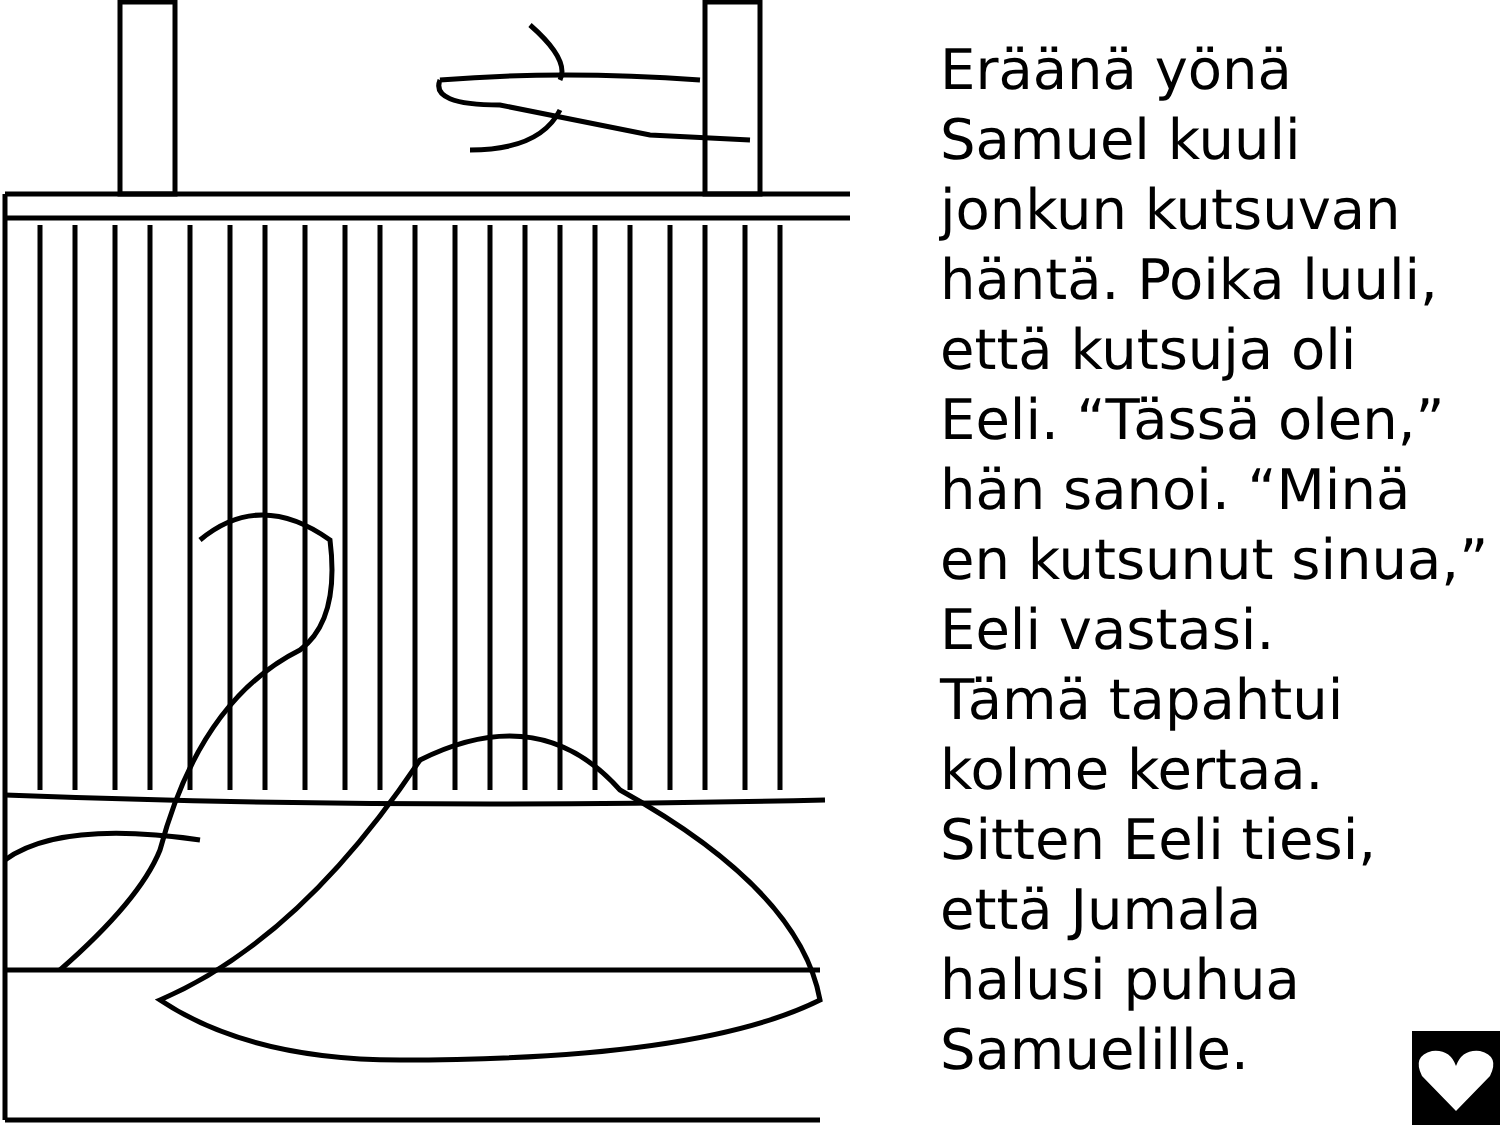Eräänä yönä
Samuel kuuli
jonkun kutsuvan
häntä. Poika luuli,
että kutsuja oli
Eeli. “Tässä olen,”
hän sanoi. “Minä
en kutsunut sinua,”
Eeli vastasi.
Tämä tapahtui
kolme kertaa.
Sitten Eeli tiesi,
että Jumala
halusi puhua
Samuelille.